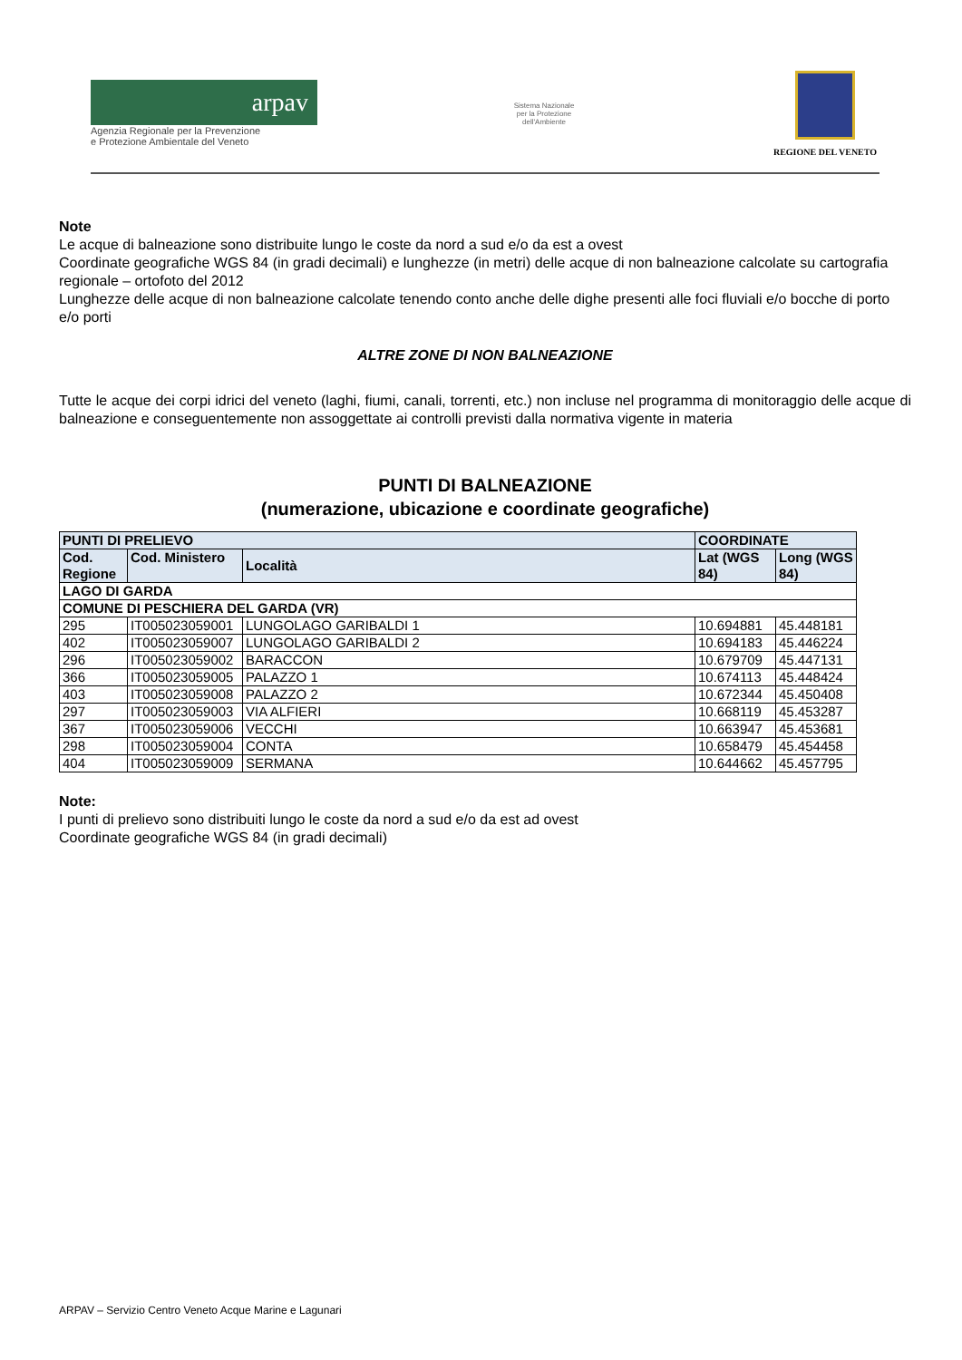arpav
Agenzia Regionale per la Prevenzione
e Protezione Ambientale del Veneto
Sistema Nazionale
per la Protezione
dell'Ambiente
REGIONE DEL VENETO
Note
Le acque di balneazione sono distribuite lungo le coste da nord a sud e/o da est a ovest
Coordinate geografiche WGS 84 (in gradi decimali) e lunghezze (in metri) delle acque di non balneazione calcolate su cartografia regionale – ortofoto del 2012
Lunghezze delle acque di non balneazione calcolate tenendo conto anche delle dighe presenti alle foci fluviali e/o bocche di porto e/o porti
ALTRE ZONE DI NON BALNEAZIONE
Tutte le acque dei corpi idrici del veneto (laghi, fiumi, canali, torrenti, etc.) non incluse nel programma di monitoraggio delle acque di balneazione e conseguentemente non assoggettate ai controlli previsti dalla normativa vigente in materia
PUNTI DI BALNEAZIONE
(numerazione, ubicazione e coordinate geografiche)
| PUNTI DI PRELIEVO | | | COORDINATE | |
| --- | --- | --- | --- | --- |
| Cod. Regione | Cod. Ministero | Località | Lat (WGS 84) | Long (WGS 84) |
| LAGO DI GARDA | | | | |
| COMUNE DI PESCHIERA DEL GARDA (VR) | | | | |
| 295 | IT005023059001 | LUNGOLAGO GARIBALDI 1 | 10.694881 | 45.448181 |
| 402 | IT005023059007 | LUNGOLAGO GARIBALDI 2 | 10.694183 | 45.446224 |
| 296 | IT005023059002 | BARACCON | 10.679709 | 45.447131 |
| 366 | IT005023059005 | PALAZZO 1 | 10.674113 | 45.448424 |
| 403 | IT005023059008 | PALAZZO 2 | 10.672344 | 45.450408 |
| 297 | IT005023059003 | VIA ALFIERI | 10.668119 | 45.453287 |
| 367 | IT005023059006 | VECCHI | 10.663947 | 45.453681 |
| 298 | IT005023059004 | CONTA | 10.658479 | 45.454458 |
| 404 | IT005023059009 | SERMANA | 10.644662 | 45.457795 |
Note:
I punti di prelievo sono distribuiti lungo le coste da nord a sud e/o da est ad ovest
Coordinate geografiche WGS 84 (in gradi decimali)
ARPAV – Servizio Centro Veneto Acque Marine e Lagunari